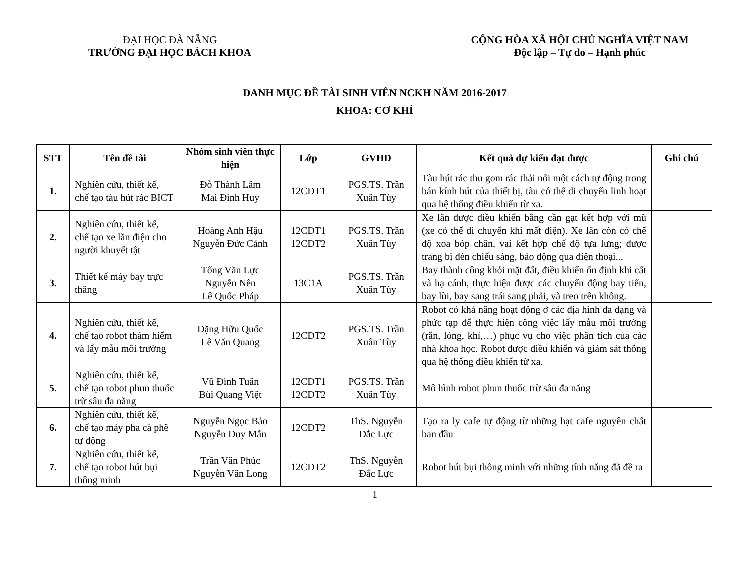ĐẠI HỌC ĐÀ NẴNG
TRƯỜNG ĐẠI HỌC BÁCH KHOA
CỘNG HÒA XÃ HỘI CHỦ NGHĨA VIỆT NAM
Độc lập – Tự do – Hạnh phúc
DANH MỤC ĐỀ TÀI SINH VIÊN NCKH NĂM 2016-2017
KHOA: CƠ KHÍ
| STT | Tên đề tài | Nhóm sinh viên thực hiện | Lớp | GVHD | Kết quả dự kiến đạt được | Ghi chú |
| --- | --- | --- | --- | --- | --- | --- |
| 1. | Nghiên cứu, thiết kế, chế tạo tàu hút rác BICT | Đỗ Thành Lâm Mai Đình Huy | 12CDT1 | PGS.TS. Trần Xuân Tùy | Tàu hút rác thu gom rác thải nổi một cách tự động trong bán kính hút của thiết bị, tàu có thể di chuyển linh hoạt qua hệ thống điều khiển từ xa. | |
| 2. | Nghiên cứu, thiết kế, chế tạo xe lăn điện cho người khuyết tật | Hoàng Anh Hậu Nguyễn Đức Cảnh | 12CDT1 12CDT2 | PGS.TS. Trần Xuân Tùy | Xe lăn được điều khiển bằng cần gạt kết hợp với mũ (xe có thể di chuyển khi mất điện). Xe lăn còn có chế độ xoa bóp chân, vai kết hợp chế độ tựa lưng; được trang bị đèn chiếu sáng, báo động qua điện thoại... | |
| 3. | Thiết kế máy bay trực thăng | Tống Văn Lực Nguyễn Nên Lê Quốc Pháp | 13C1A | PGS.TS. Trần Xuân Tùy | Bay thành công khỏi mặt đất, điều khiển ổn định khi cất và hạ cánh, thực hiện được các chuyển động bay tiến, bay lùi, bay sang trái sang phải, và treo trên không. | |
| 4. | Nghiên cứu, thiết kế, chế tạo robot thám hiểm và lấy mẫu môi trường | Đặng Hữu Quốc Lê Văn Quang | 12CDT2 | PGS.TS. Trần Xuân Tùy | Robot có khả năng hoạt động ở các địa hình đa dạng và phức tạp để thực hiện công việc lấy mẫu môi trường (rắn, lỏng, khí,…) phục vụ cho việc phân tích của các nhà khoa học. Robot được điều khiển và giám sát thông qua hệ thống điều khiển từ xa. | |
| 5. | Nghiên cứu, thiết kế, chế tạo robot phun thuốc trừ sâu đa năng | Vũ Đình Tuân Bùi Quang Việt | 12CDT1 12CDT2 | PGS.TS. Trần Xuân Tùy | Mô hình robot phun thuốc trừ sâu đa năng | |
| 6. | Nghiên cứu, thiết kế, chế tạo máy pha cà phê tự động | Nguyễn Ngọc Bảo Nguyễn Duy Mẫn | 12CDT2 | ThS. Nguyễn Đắc Lực | Tạo ra ly cafe tự động từ những hạt cafe nguyên chất ban đầu | |
| 7. | Nghiên cứu, thiết kế, chế tạo robot hút bụi thông minh | Trần Văn Phúc Nguyễn Văn Long | 12CDT2 | ThS. Nguyễn Đắc Lực | Robot hút bụi thông minh với những tính năng đã đề ra | |
1